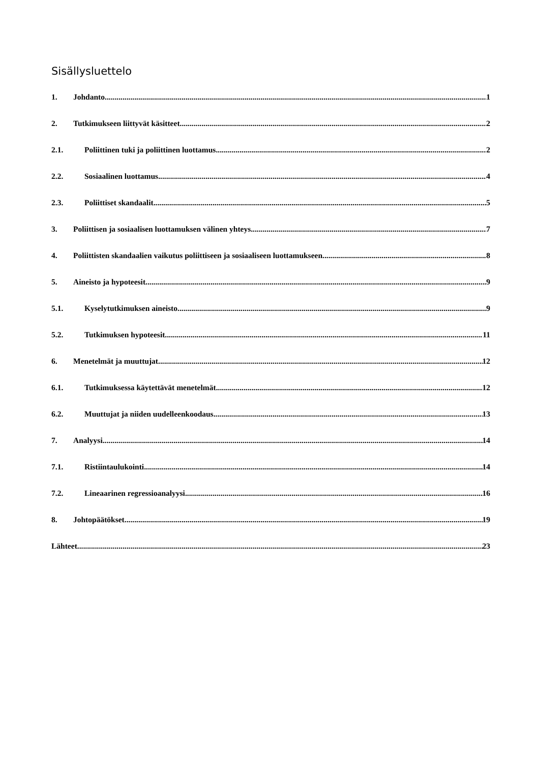Sisällysluettelo
1. Johdanto 1
2. Tutkimukseen liittyvät käsitteet 2
2.1. Poliittinen tuki ja poliittinen luottamus 2
2.2. Sosiaalinen luottamus 4
2.3. Poliittiset skandaalit 5
3. Poliittisen ja sosiaalisen luottamuksen välinen yhteys 7
4. Poliittisten skandaalien vaikutus poliittiseen ja sosiaaliseen luottamukseen 8
5. Aineisto ja hypoteesit 9
5.1. Kyselytutkimuksen aineisto 9
5.2. Tutkimuksen hypoteesit 11
6. Menetelmät ja muuttujat 12
6.1. Tutkimuksessa käytettävät menetelmät 12
6.2. Muuttujat ja niiden uudelleenkoodaus 13
7. Analyysi 14
7.1. Ristiintaulukointi 14
7.2. Lineaarinen regressioanalyysi 16
8. Johtopäätökset 19
Lähteet 23